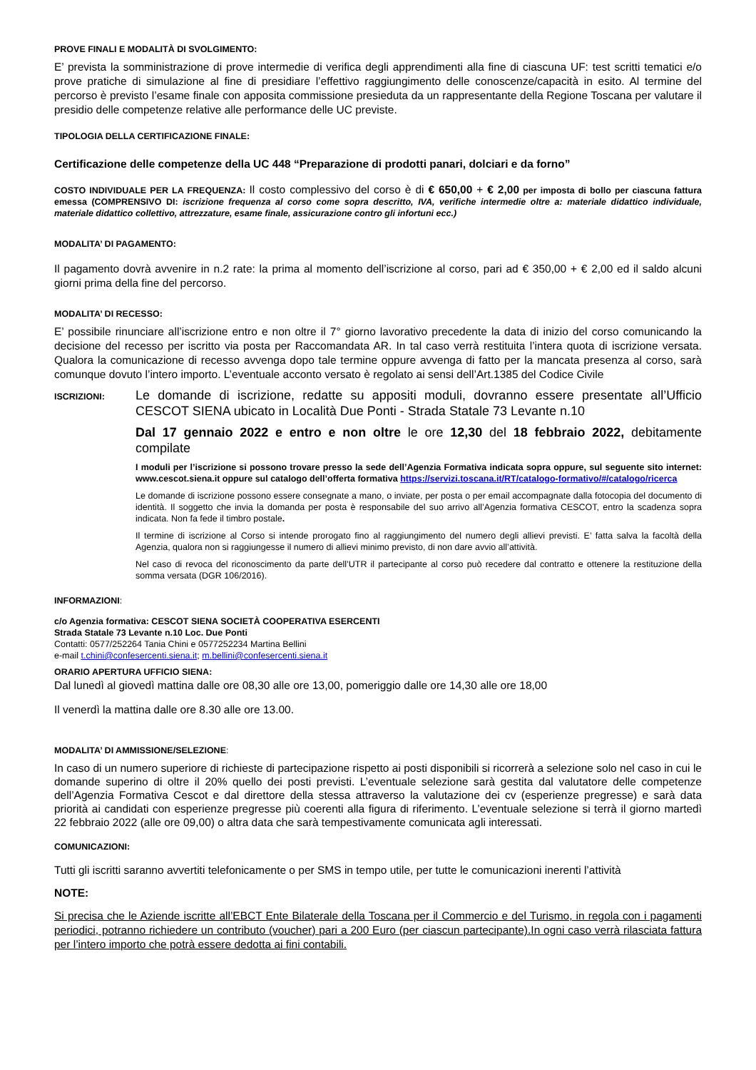PROVE FINALI E MODALITÀ DI SVOLGIMENTO:
E’ prevista la somministrazione di prove intermedie di verifica degli apprendimenti alla fine di ciascuna UF: test scritti tematici e/o prove pratiche di simulazione al fine di presidiare l’effettivo raggiungimento delle conoscenze/capacità in esito. Al termine del percorso è previsto l’esame finale con apposita commissione presieduta da un rappresentante della Regione Toscana per valutare il presidio delle competenze relative alle performance delle UC previste.
TIPOLOGIA DELLA CERTIFICAZIONE FINALE:
Certificazione delle competenze della UC 448 “Preparazione di prodotti panari, dolciari e da forno”
COSTO INDIVIDUALE PER LA FREQUENZA: Il costo complessivo del corso è di € 650,00 + € 2,00 per imposta di bollo per ciascuna fattura emessa (COMPRENSIVO DI: iscrizione frequenza al corso come sopra descritto, IVA, verifiche intermedie oltre a: materiale didattico individuale, materiale didattico collettivo, attrezzature, esame finale, assicurazione contro gli infortuni ecc.)
MODALITA’ DI PAGAMENTO:
Il pagamento dovrà avvenire in n.2 rate: la prima al momento dell’iscrizione al corso, pari ad € 350,00 + € 2,00 ed il saldo alcuni giorni prima della fine del percorso.
MODALITA’ DI RECESSO:
E’ possibile rinunciare all’iscrizione entro e non oltre il 7° giorno lavorativo precedente la data di inizio del corso comunicando la decisione del recesso per iscritto via posta per Raccomandata AR. In tal caso verrà restituita l’intera quota di iscrizione versata. Qualora la comunicazione di recesso avvenga dopo tale termine oppure avvenga di fatto per la mancata presenza al corso, sarà comunque dovuto l’intero importo. L’eventuale acconto versato è regolato ai sensi dell’Art.1385 del Codice Civile
ISCRIZIONI:
Le domande di iscrizione, redatte su appositi moduli, dovranno essere presentate all’Ufficio CESCOT SIENA ubicato in Località Due Ponti - Strada Statale 73 Levante n.10
Dal 17 gennaio 2022 e entro e non oltre le ore 12,30 del 18 febbraio 2022, debitamente compilate
I moduli per l’iscrizione si possono trovare presso la sede dell’Agenzia Formativa indicata sopra oppure, sul seguente sito internet: www.cescot.siena.it oppure sul catalogo dell’offerta formativa https://servizi.toscana.it/RT/catalogo-formativo/#/catalogo/ricerca
Le domande di iscrizione possono essere consegnate a mano, o inviate, per posta o per email accompagnate dalla fotocopia del documento di identità. Il soggetto che invia la domanda per posta è responsabile del suo arrivo all’Agenzia formativa CESCOT, entro la scadenza sopra indicata. Non fa fede il timbro postale.
Il termine di iscrizione al Corso si intende prorogato fino al raggiungimento del numero degli allievi previsti. E’ fatta salva la facoltà della Agenzia, qualora non si raggiungesse il numero di allievi minimo previsto, di non dare avvio all’attività.
Nel caso di revoca del riconoscimento da parte dell’UTR il partecipante al corso può recedere dal contratto e ottenere la restituzione della somma versata (DGR 106/2016).
INFORMAZIONI:
c/o Agenzia formativa: CESCOT SIENA SOCIETÀ COOPERATIVA ESERCENTI
Strada Statale 73 Levante n.10 Loc. Due Ponti
Contatti: 0577/252264 Tania Chini e 0577252234 Martina Bellini
e-mail t.chini@confesercenti.siena.it; m.bellini@confesercenti.siena.it
ORARIO APERTURA UFFICIO SIENA:
Dal lunedì al giovedì mattina dalle ore 08,30 alle ore 13,00, pomeriggio dalle ore 14,30 alle ore 18,00
Il venerdì la mattina dalle ore 8.30 alle ore 13.00.
MODALITA’ DI AMMISSIONE/SELEZIONE:
In caso di un numero superiore di richieste di partecipazione rispetto ai posti disponibili si ricorrerà a selezione solo nel caso in cui le domande superino di oltre il 20% quello dei posti previsti. L’eventuale selezione sarà gestita dal valutatore delle competenze dell’Agenzia Formativa Cescot e dal direttore della stessa attraverso la valutazione dei cv (esperienze pregresse) e sarà data priorità ai candidati con esperienze pregresse più coerenti alla figura di riferimento. L’eventuale selezione si terrà il giorno martedì 22 febbraio 2022 (alle ore 09,00) o altra data che sarà tempestivamente comunicata agli interessati.
COMUNICAZIONI:
Tutti gli iscritti saranno avvertiti telefonicamente o per SMS in tempo utile, per tutte le comunicazioni inerenti l’attività
NOTE:
Si precisa che le Aziende iscritte all’EBCT Ente Bilaterale della Toscana per il Commercio e del Turismo, in regola con i pagamenti periodici, potranno richiedere un contributo (voucher) pari a 200 Euro (per ciascun partecipante).In ogni caso verrà rilasciata fattura per l’intero importo che potrà essere dedotta ai fini contabili.